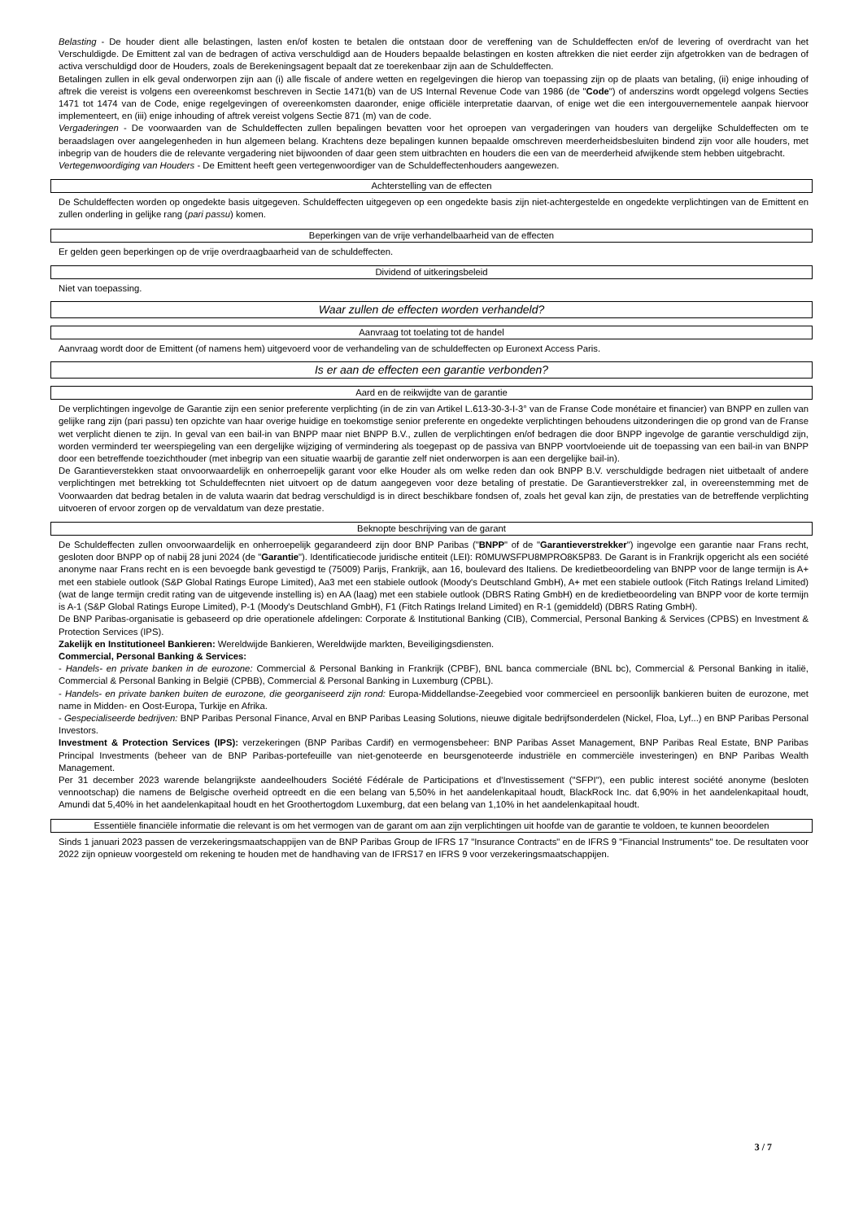Belasting - De houder dient alle belastingen, lasten en/of kosten te betalen die ontstaan door de vereffening van de Schuldeffecten en/of de levering of overdracht van het Verschuldigde. De Emittent zal van de bedragen of activa verschuldigd aan de Houders bepaalde belastingen en kosten aftrekken die niet eerder zijn afgetrokken van de bedragen of activa verschuldigd door de Houders, zoals de Berekeningsagent bepaalt dat ze toerekenbaar zijn aan de Schuldeffecten.
Betalingen zullen in elk geval onderworpen zijn aan (i) alle fiscale of andere wetten en regelgevingen die hierop van toepassing zijn op de plaats van betaling, (ii) enige inhouding of aftrek die vereist is volgens een overeenkomst beschreven in Sectie 1471(b) van de US Internal Revenue Code van 1986 (de "Code") of anderszins wordt opgelegd volgens Secties 1471 tot 1474 van de Code, enige regelgevingen of overeenkomsten daaronder, enige officiële interpretatie daarvan, of enige wet die een intergouvernementele aanpak hiervoor implementeert, en (iii) enige inhouding of aftrek vereist volgens Sectie 871 (m) van de code.
Vergaderingen - De voorwaarden van de Schuldeffecten zullen bepalingen bevatten voor het oproepen van vergaderingen van houders van dergelijke Schuldeffecten om te beraadslagen over aangelegenheden in hun algemeen belang. Krachtens deze bepalingen kunnen bepaalde omschreven meerderheidsbesluiten bindend zijn voor alle houders, met inbegrip van de houders die de relevante vergadering niet bijwoonden of daar geen stem uitbrachten en houders die een van de meerderheid afwijkende stem hebben uitgebracht.
Vertegenwoordiging van Houders - De Emittent heeft geen vertegenwoordiger van de Schuldeffectenhouders aangewezen.
Achterstelling van de effecten
De Schuldeffecten worden op ongedekte basis uitgegeven. Schuldeffecten uitgegeven op een ongedekte basis zijn niet-achtergestelde en ongedekte verplichtingen van de Emittent en zullen onderling in gelijke rang (pari passu) komen.
Beperkingen van de vrije verhandelbaarheid van de effecten
Er gelden geen beperkingen op de vrije overdraagbaarheid van de schuldeffecten.
Dividend of uitkeringsbeleid
Niet van toepassing.
Waar zullen de effecten worden verhandeld?
Aanvraag tot toelating tot de handel
Aanvraag wordt door de Emittent (of namens hem) uitgevoerd voor de verhandeling van de schuldeffecten op Euronext Access Paris.
Is er aan de effecten een garantie verbonden?
Aard en de reikwijdte van de garantie
De verplichtingen ingevolge de Garantie zijn een senior preferente verplichting (in de zin van Artikel L.613-30-3-I-3° van de Franse Code monétaire et financier) van BNPP en zullen van gelijke rang zijn (pari passu) ten opzichte van haar overige huidige en toekomstige senior preferente en ongedekte verplichtingen behoudens uitzonderingen die op grond van de Franse wet verplicht dienen te zijn. In geval van een bail-in van BNPP maar niet BNPP B.V., zullen de verplichtingen en/of bedragen die door BNPP ingevolge de garantie verschuldigd zijn, worden verminderd ter weerspiegeling van een dergelijke wijziging of vermindering als toegepast op de passiva van BNPP voortvloeiende uit de toepassing van een bail-in van BNPP door een betreffende toezichthouder (met inbegrip van een situatie waarbij de garantie zelf niet onderworpen is aan een dergelijke bail-in).
De Garantieverstekken staat onvoorwaardelijk en onherroepelijk garant voor elke Houder als om welke reden dan ook BNPP B.V. verschuldigde bedragen niet uitbetaalt of andere verplichtingen met betrekking tot Schuldeffecnten niet uitvoert op de datum aangegeven voor deze betaling of prestatie. De Garantieverstrekker zal, in overeenstemming met de Voorwaarden dat bedrag betalen in de valuta waarin dat bedrag verschuldigd is in direct beschikbare fondsen of, zoals het geval kan zijn, de prestaties van de betreffende verplichting uitvoeren of ervoor zorgen op de vervaldatum van deze prestatie.
Beknopte beschrijving van de garant
De Schuldeffecten zullen onvoorwaardelijk en onherroepelijk gegarandeerd zijn door BNP Paribas ("BNPP" of de "Garantieverstrekker") ingevolge een garantie naar Frans recht, gesloten door BNPP op of nabij 28 juni 2024 (de "Garantie"). Identificatiecode juridische entiteit (LEI): R0MUWSFPU8MPRO8K5P83. De Garant is in Frankrijk opgericht als een société anonyme naar Frans recht en is een bevoegde bank gevestigd te (75009) Parijs, Frankrijk, aan 16, boulevard des Italiens. De kredietbeoordeling van BNPP voor de lange termijn is A+ met een stabiele outlook (S&P Global Ratings Europe Limited), Aa3 met een stabiele outlook (Moody's Deutschland GmbH), A+ met een stabiele outlook (Fitch Ratings Ireland Limited) (wat de lange termijn credit rating van de uitgevende instelling is) en AA (laag) met een stabiele outlook (DBRS Rating GmbH) en de kredietbeoordeling van BNPP voor de korte termijn is A-1 (S&P Global Ratings Europe Limited), P-1 (Moody's Deutschland GmbH), F1 (Fitch Ratings Ireland Limited) en R-1 (gemiddeld) (DBRS Rating GmbH).
De BNP Paribas-organisatie is gebaseerd op drie operationele afdelingen: Corporate & Institutional Banking (CIB), Commercial, Personal Banking & Services (CPBS) en Investment & Protection Services (IPS).
Zakelijk en Institutioneel Bankieren: Wereldwijde Bankieren, Wereldwijde markten, Beveiligingsdiensten.
Commercial, Personal Banking & Services:
- Handels- en private banken in de eurozone: Commercial & Personal Banking in Frankrijk (CPBF), BNL banca commerciale (BNL bc), Commercial & Personal Banking in italië, Commercial & Personal Banking in België (CPBB), Commercial & Personal Banking in Luxemburg (CPBL).
- Handels- en private banken buiten de eurozone, die georganiseerd zijn rond: Europa-Middellandse-Zeegebied voor commercieel en persoonlijk bankieren buiten de eurozone, met name in Midden- en Oost-Europa, Turkije en Afrika.
- Gespecialiseerde bedrijven: BNP Paribas Personal Finance, Arval en BNP Paribas Leasing Solutions, nieuwe digitale bedrijfsonderdelen (Nickel, Floa, Lyf...) en BNP Paribas Personal Investors.
Investment & Protection Services (IPS): verzekeringen (BNP Paribas Cardif) en vermogensbeheer: BNP Paribas Asset Management, BNP Paribas Real Estate, BNP Paribas Principal Investments (beheer van de BNP Paribas-portefeuille van niet-genoteerde en beursgenoteerde industriële en commerciële investeringen) en BNP Paribas Wealth Management.
Per 31 december 2023 warende belangrijkste aandeelhouders Société Fédérale de Participations et d'Investissement ("SFPI"), een public interest société anonyme (besloten vennootschap) die namens de Belgische overheid optreedt en die een belang van 5,50% in het aandelenkapitaal houdt, BlackRock Inc. dat 6,90% in het aandelenkapitaal houdt, Amundi dat 5,40% in het aandelenkapitaal houdt en het Groothertogdom Luxemburg, dat een belang van 1,10% in het aandelenkapitaal houdt.
Essentiële financiële informatie die relevant is om het vermogen van de garant om aan zijn verplichtingen uit hoofde van de garantie te voldoen, te kunnen beoordelen
Sinds 1 januari 2023 passen de verzekeringsmaatschappijen van de BNP Paribas Group de IFRS 17 "Insurance Contracts" en de IFRS 9 "Financial Instruments" toe. De resultaten voor 2022 zijn opnieuw voorgesteld om rekening te houden met de handhaving van de IFRS17 en IFRS 9 voor verzekeringsmaatschappijen.
3 / 7